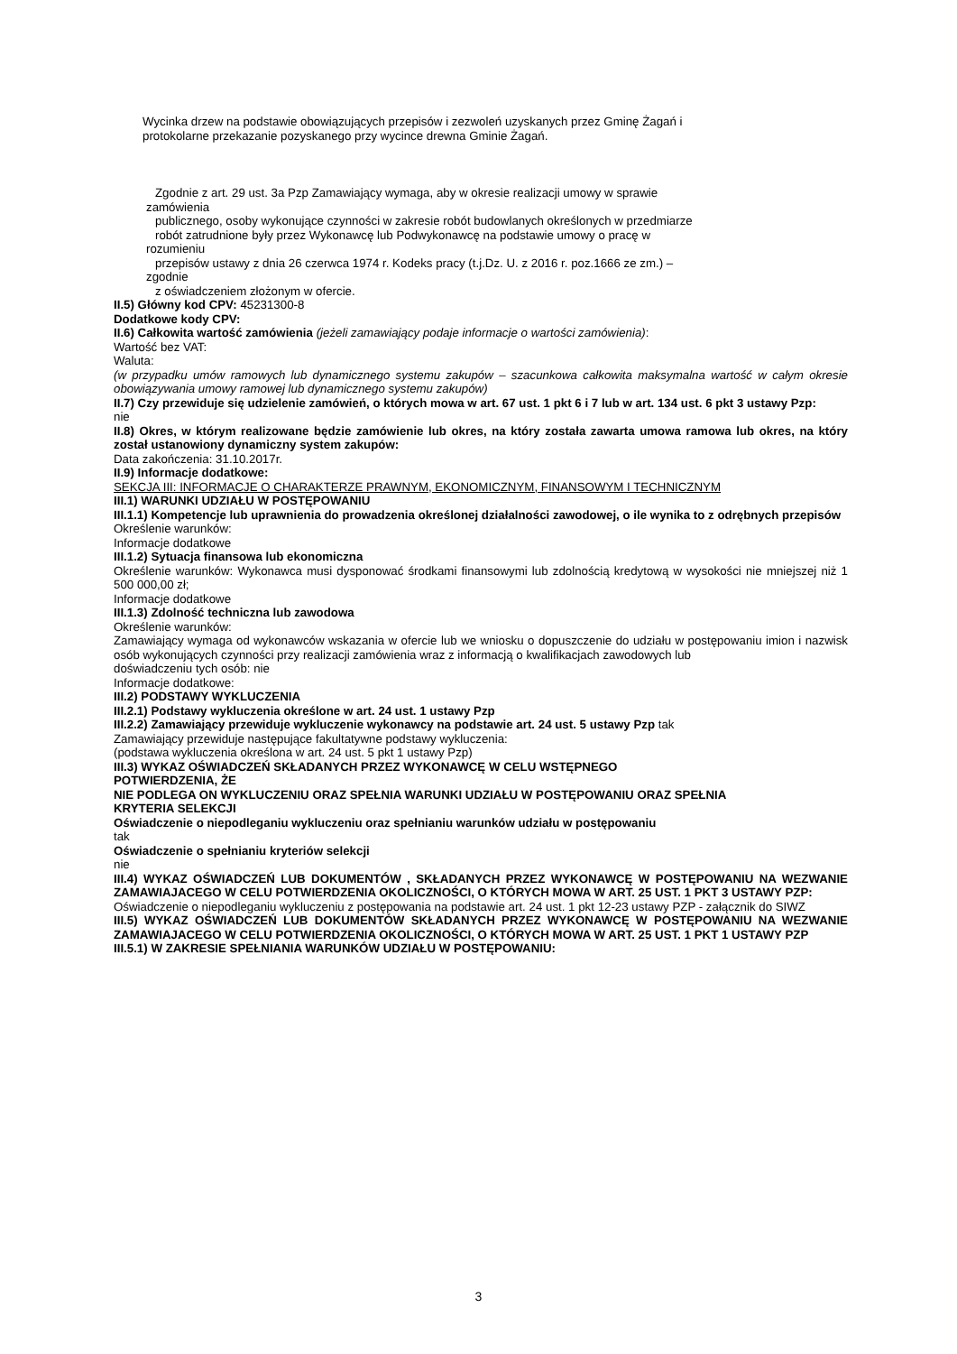Wycinka drzew na podstawie obowiązujących przepisów i zezwoleń uzyskanych przez Gminę Żagań i
protokolarne przekazanie pozyskanego przy wycince drewna Gminie Żagań.
Zgodnie z art. 29 ust. 3a Pzp Zamawiający wymaga, aby w okresie realizacji umowy w sprawie
zamówienia
publicznego, osoby wykonujące czynności w zakresie robót budowlanych określonych w przedmiarze
robót zatrudnione były przez Wykonawcę lub Podwykonawcę na podstawie umowy o pracę w
rozumieniu
przepisów ustawy z dnia 26 czerwca 1974 r. Kodeks pracy (t.j.Dz. U. z 2016 r. poz.1666 ze zm.) –
zgodnie
z oświadczeniem złożonym w ofercie.
II.5) Główny kod CPV: 45231300-8
Dodatkowe kody CPV:
II.6) Całkowita wartość zamówienia (jeżeli zamawiający podaje informacje o wartości zamówienia):
Wartość bez VAT:
Waluta:
(w przypadku umów ramowych lub dynamicznego systemu zakupów – szacunkowa całkowita maksymalna wartość w całym okresie obowiązywania umowy ramowej lub dynamicznego systemu zakupów)
II.7) Czy przewiduje się udzielenie zamówień, o których mowa w art. 67 ust. 1 pkt 6 i 7 lub w art. 134 ust. 6 pkt 3 ustawy Pzp:
nie
II.8) Okres, w którym realizowane będzie zamówienie lub okres, na który została zawarta umowa ramowa lub okres, na który został ustanowiony dynamiczny system zakupów:
Data zakończenia: 31.10.2017r.
II.9) Informacje dodatkowe:
SEKCJA III: INFORMACJE O CHARAKTERZE PRAWNYM, EKONOMICZNYM, FINANSOWYM I TECHNICZNYM
III.1) WARUNKI UDZIAŁU W POSTĘPOWANIU
III.1.1) Kompetencje lub uprawnienia do prowadzenia określonej działalności zawodowej, o ile wynika to z odrębnych przepisów
Określenie warunków:
Informacje dodatkowe
III.1.2) Sytuacja finansowa lub ekonomiczna
Określenie warunków: Wykonawca musi dysponować środkami finansowymi lub zdolnością kredytową w wysokości nie mniejszej niż 1 500 000,00 zł;
Informacje dodatkowe
III.1.3) Zdolność techniczna lub zawodowa
Określenie warunków:
Zamawiający wymaga od wykonawców wskazania w ofercie lub we wniosku o dopuszczenie do udziału w postępowaniu imion i nazwisk osób wykonujących czynności przy realizacji zamówienia wraz z informacją o kwalifikacjach zawodowych lub
doświadczeniu tych osób: nie
Informacje dodatkowe:
III.2) PODSTAWY WYKLUCZENIA
III.2.1) Podstawy wykluczenia określone w art. 24 ust. 1 ustawy Pzp
III.2.2) Zamawiający przewiduje wykluczenie wykonawcy na podstawie art. 24 ust. 5 ustawy Pzp tak
Zamawiający przewiduje następujące fakultatywne podstawy wykluczenia:
(podstawa wykluczenia określona w art. 24 ust. 5 pkt 1 ustawy Pzp)
III.3) WYKAZ OŚWIADCZEŃ SKŁADANYCH PRZEZ WYKONAWCĘ W CELU WSTĘPNEGO
POTWIERDZENIA, ŻE
NIE PODLEGA ON WYKLUCZENIU ORAZ SPEŁNIA WARUNKI UDZIAŁU W POSTĘPOWANIU ORAZ SPEŁNIA
KRYTERIA SELEKCJI
Oświadczenie o niepodleganiu wykluczeniu oraz spełnianiu warunków udziału w postępowaniu
tak
Oświadczenie o spełnianiu kryteriów selekcji
nie
III.4) WYKAZ OŚWIADCZEŃ LUB DOKUMENTÓW , SKŁADANYCH PRZEZ WYKONAWCĘ W POSTĘPOWANIU NA WEZWANIE ZAMAWIAJACEGO W CELU POTWIERDZENIA OKOLICZNOŚCI, O KTÓRYCH MOWA W ART. 25 UST. 1 PKT 3 USTAWY PZP:
Oświadczenie o niepodleganiu wykluczeniu z postępowania na podstawie art. 24 ust. 1 pkt 12-23 ustawy PZP - załącznik do SIWZ
III.5) WYKAZ OŚWIADCZEŃ LUB DOKUMENTÓW SKŁADANYCH PRZEZ WYKONAWCĘ W POSTĘPOWANIU NA WEZWANIE ZAMAWIAJACEGO W CELU POTWIERDZENIA OKOLICZNOŚCI, O KTÓRYCH MOWA W ART. 25 UST. 1 PKT 1 USTAWY PZP
III.5.1) W ZAKRESIE SPEŁNIANIA WARUNKÓW UDZIAŁU W POSTĘPOWANIU:
3